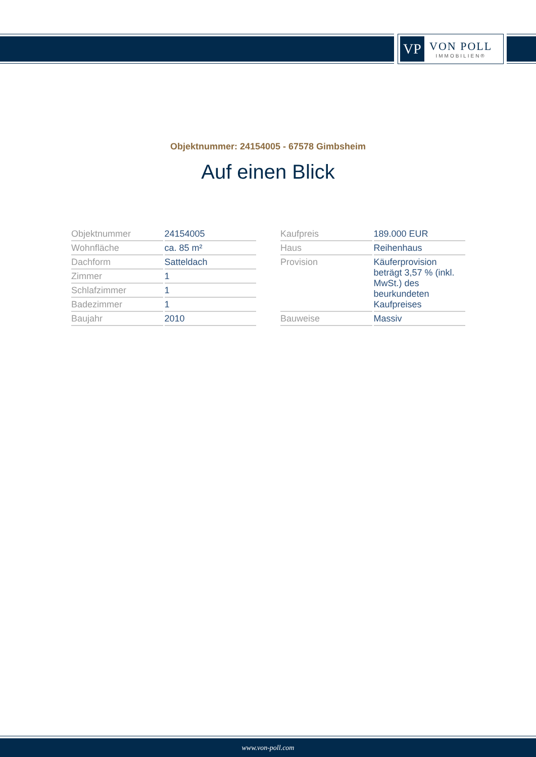VP
VON POLL
IMMOBILIEN®
Objektnummer: 24154005 - 67578 Gimbsheim
Auf einen Blick
| Objektnummer | 24154005 |
| Wohnfläche | ca. 85 m² |
| Dachform | Satteldach |
| Zimmer | 1 |
| Schlafzimmer | 1 |
| Badezimmer | 1 |
| Baujahr | 2010 |
| Kaufpreis | 189.000 EUR |
| Haus | Reihenhaus |
| Provision | Käuferprovision beträgt 3,57 % (inkl. MwSt.) des beurkundeten Kaufpreises |
| Bauweise | Massiv |
www.von-poll.com